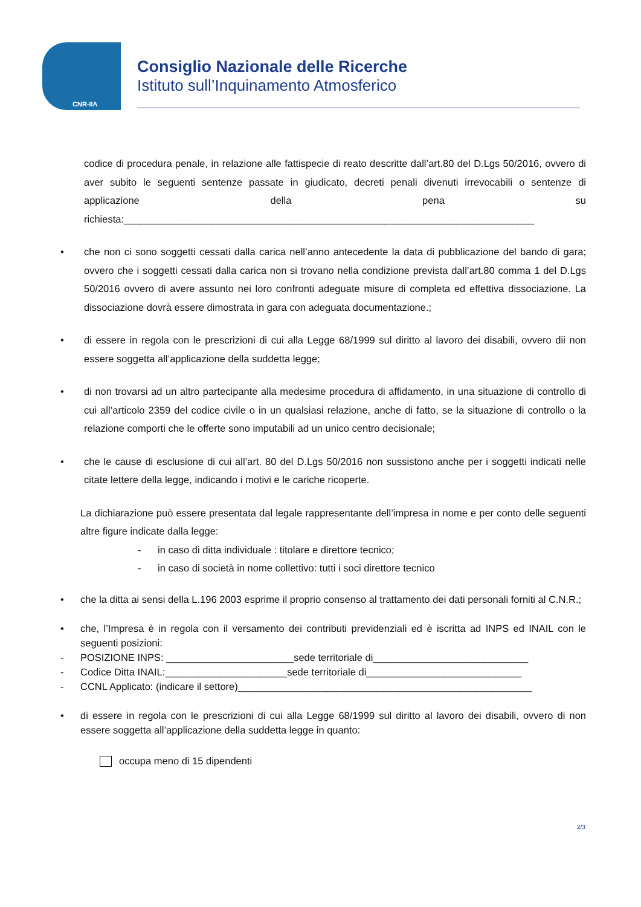CNR-IIA
Consiglio Nazionale delle Ricerche
Istituto sull’Inquinamento Atmosferico
codice di procedura penale, in relazione alle fattispecie di reato descritte dall’art.80 del D.Lgs 50/2016, ovvero di aver subito le seguenti sentenze passate in giudicato, decreti penali divenuti irrevocabili o sentenze di applicazione della pena su richiesta:__________________________________________________________________________
• che non ci sono soggetti cessati dalla carica nell’anno antecedente la data di pubblicazione del bando di gara; ovvero che i soggetti cessati dalla carica non si trovano nella condizione prevista dall’art.80 comma 1 del D.Lgs 50/2016 ovvero di avere assunto nei loro confronti adeguate misure di completa ed effettiva dissociazione. La dissociazione dovrà essere dimostrata in gara con adeguata documentazione.;
• di essere in regola con le prescrizioni di cui alla Legge 68/1999 sul diritto al lavoro dei disabili, ovvero dii non essere soggetta all’applicazione della suddetta legge;
• di non trovarsi ad un altro partecipante alla medesime procedura di affidamento, in una situazione di controllo di cui all’articolo 2359 del codice civile o in un qualsiasi relazione, anche di fatto, se la situazione di controllo o la relazione comporti che le offerte sono imputabili ad un unico centro decisionale;
• che le cause di esclusione di cui all’art. 80 del D.Lgs 50/2016 non sussistono anche per i soggetti indicati nelle citate lettere della legge, indicando i motivi e le cariche ricoperte.
La dichiarazione può essere presentata dal legale rappresentante dell’impresa in nome e per conto delle seguenti altre figure indicate dalla legge:
- in caso di ditta individuale : titolare e direttore tecnico;
- in caso di società in nome collettivo: tutti i soci direttore tecnico
• che la ditta ai sensi della L.196 2003 esprime il proprio consenso al trattamento dei dati personali forniti al C.N.R.;
• che, l’Impresa è in regola con il versamento dei contributi previdenziali ed è iscritta ad INPS ed INAIL con le seguenti posizioni:
- POSIZIONE INPS: _______________________sede territoriale di____________________________
- Codice Ditta INAIL:______________________sede territoriale di____________________________
- CCNL Applicato: (indicare il settore)_____________________________________________________
• di essere in regola con le prescrizioni di cui alla Legge 68/1999 sul diritto al lavoro dei disabili, ovvero di non essere soggetta all’applicazione della suddetta legge in quanto:
occupa meno di 15 dipendenti
2/3